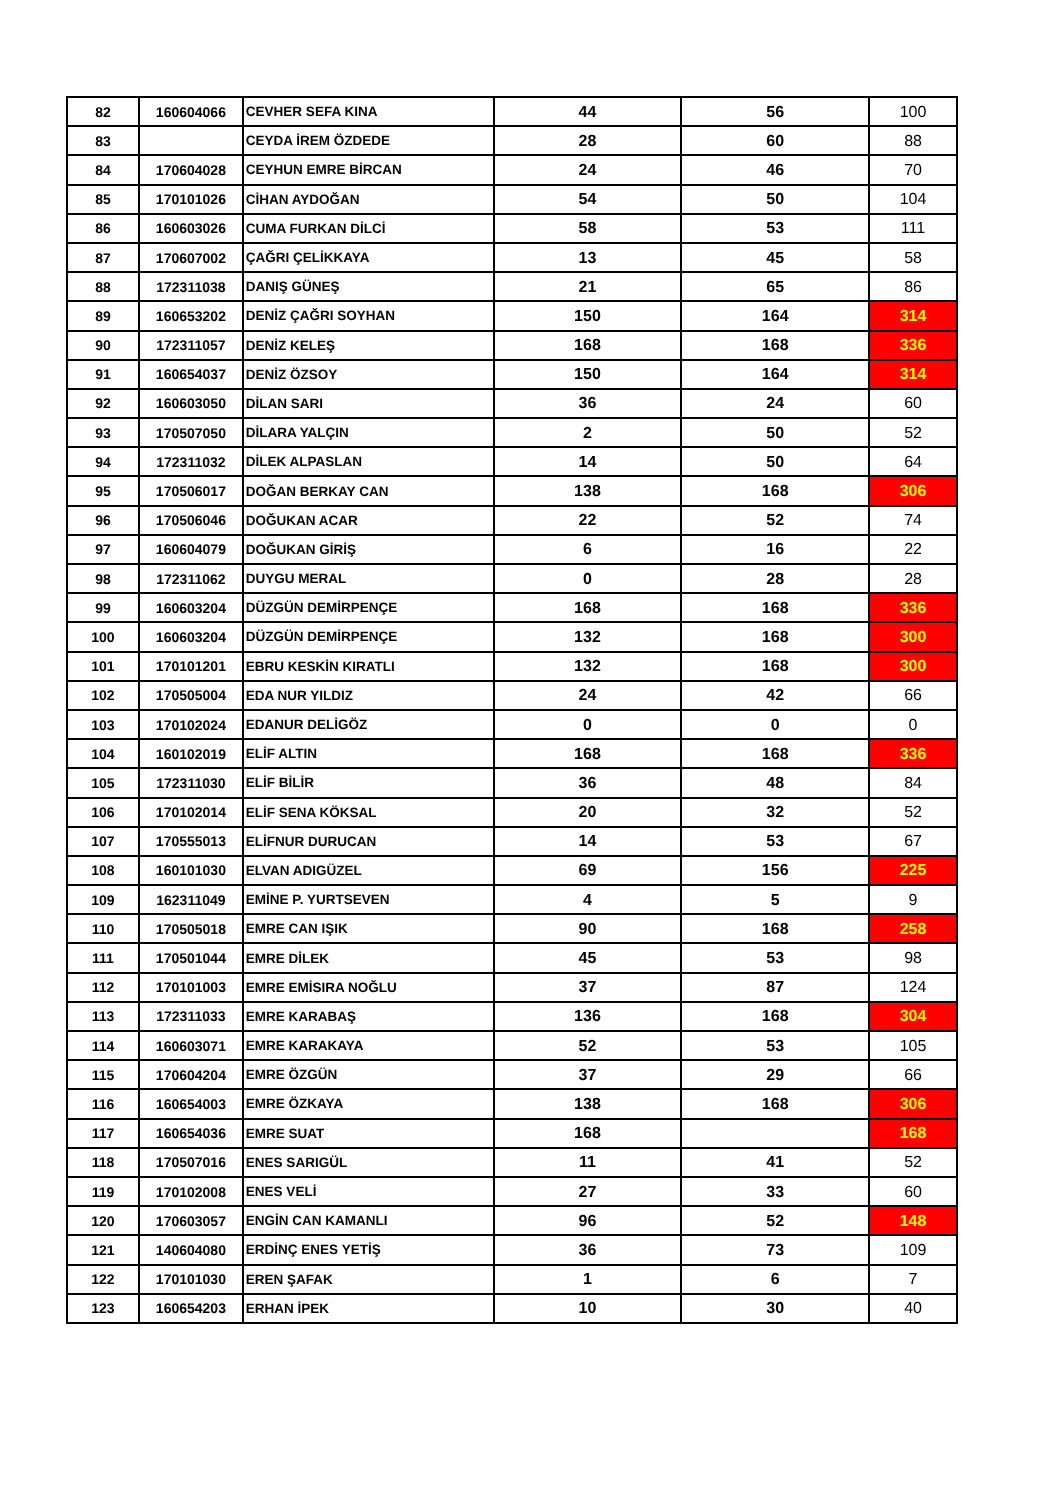| 82 | 160604066 | CEVHER SEFA KINA | 44 | 56 | 100 |
| 83 | | CEYDA İREM ÖZDEDE | 28 | 60 | 88 |
| 84 | 170604028 | CEYHUN EMRE BİRCAN | 24 | 46 | 70 |
| 85 | 170101026 | CİHAN AYDOĞAN | 54 | 50 | 104 |
| 86 | 160603026 | CUMA FURKAN DİLCİ | 58 | 53 | 111 |
| 87 | 170607002 | ÇAĞRI ÇELİKKAYA | 13 | 45 | 58 |
| 88 | 172311038 | DANIŞ GÜNEŞ | 21 | 65 | 86 |
| 89 | 160653202 | DENİZ ÇAĞRI SOYHAN | 150 | 164 | 314 |
| 90 | 172311057 | DENİZ KELEŞ | 168 | 168 | 336 |
| 91 | 160654037 | DENİZ ÖZSOY | 150 | 164 | 314 |
| 92 | 160603050 | DİLAN SARI | 36 | 24 | 60 |
| 93 | 170507050 | DİLARA YALÇIN | 2 | 50 | 52 |
| 94 | 172311032 | DİLEK ALPASLAN | 14 | 50 | 64 |
| 95 | 170506017 | DOĞAN BERKAY CAN | 138 | 168 | 306 |
| 96 | 170506046 | DOĞUKAN ACAR | 22 | 52 | 74 |
| 97 | 160604079 | DOĞUKAN GİRİŞ | 6 | 16 | 22 |
| 98 | 172311062 | DUYGU MERAL | 0 | 28 | 28 |
| 99 | 160603204 | DÜZGÜN DEMİRPENÇE | 168 | 168 | 336 |
| 100 | 160603204 | DÜZGÜN DEMİRPENÇE | 132 | 168 | 300 |
| 101 | 170101201 | EBRU KESKİN KIRATLI | 132 | 168 | 300 |
| 102 | 170505004 | EDA NUR YILDIZ | 24 | 42 | 66 |
| 103 | 170102024 | EDANUR DELİGÖZ | 0 | 0 | 0 |
| 104 | 160102019 | ELİF ALTIN | 168 | 168 | 336 |
| 105 | 172311030 | ELİF BİLİR | 36 | 48 | 84 |
| 106 | 170102014 | ELİF SENA KÖKSAL | 20 | 32 | 52 |
| 107 | 170555013 | ELİFNUR DURUCAN | 14 | 53 | 67 |
| 108 | 160101030 | ELVAN ADIGÜZEL | 69 | 156 | 225 |
| 109 | 162311049 | EMİNE P. YURTSEVEN | 4 | 5 | 9 |
| 110 | 170505018 | EMRE CAN IŞIK | 90 | 168 | 258 |
| 111 | 170501044 | EMRE DİLEK | 45 | 53 | 98 |
| 112 | 170101003 | EMRE EMİSIRA NOĞLU | 37 | 87 | 124 |
| 113 | 172311033 | EMRE KARABAŞ | 136 | 168 | 304 |
| 114 | 160603071 | EMRE KARAKAYA | 52 | 53 | 105 |
| 115 | 170604204 | EMRE ÖZGÜN | 37 | 29 | 66 |
| 116 | 160654003 | EMRE ÖZKAYA | 138 | 168 | 306 |
| 117 | 160654036 | EMRE SUAT | 168 | | 168 |
| 118 | 170507016 | ENES SARIGÜL | 11 | 41 | 52 |
| 119 | 170102008 | ENES VELİ | 27 | 33 | 60 |
| 120 | 170603057 | ENGİN CAN KAMANLI | 96 | 52 | 148 |
| 121 | 140604080 | ERDİNÇ ENES YETİŞ | 36 | 73 | 109 |
| 122 | 170101030 | EREN ŞAFAK | 1 | 6 | 7 |
| 123 | 160654203 | ERHAN İPEK | 10 | 30 | 40 |